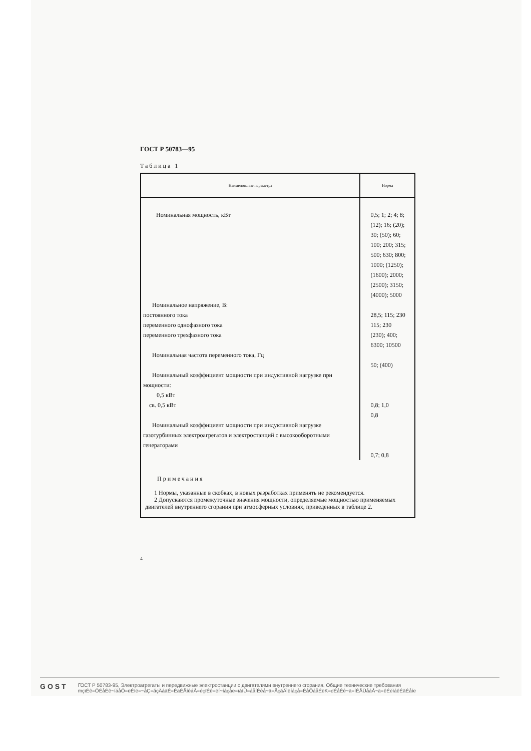ГОСТ Р 50783—95
Таблица 1
| Наименование параметра | Норма |
| --- | --- |
| Номинальная мощность, кВт | 0,5; 1; 2; 4; 8; (12); 16; (20); 30; (50); 60; 100; 200; 315; 500; 630; 800; 1000; (1250); (1600); 2000; (2500); 3150; (4000); 5000 |
| Номинальное напряжение, В: постоянного тока переменного однофазного тока переменного трехфазного тока | 28,5; 115; 230 115; 230 (230); 400; 6300; 10500 |
| Номинальная частота переменного тока, Гц | 50; (400) |
| Номинальный коэффициент мощности при индуктивной нагрузке при мощности: 0,5 кВт св. 0,5 кВт | 0,8; 1,0 0,8 |
| Номинальный коэффициент мощности при индуктивной нагрузке газотурбинных электроагрегатов и электростанций с высокооборотными генераторами | 0,7; 0,8 |
| Примечания 1 Нормы, указанные в скобках, в новых разработках применять не рекомендуется. 2 Допускаются промежуточные значения мощности, определяемые мощностью применяемых двигателей внутреннего сгорания при атмосферных условиях, приведенных в таблице 2. | |
4
GOST
ГОСТ Р 50783-95, Электроагрегаты и передвижные электростанции с двигателями внутреннего сгорания. Общие технические требования
mçïÉê=ÖÉåÉê~íáåÖ=ëÉíë=~åÇ=ãçÄáäÉ=ÉäÉÅíêáÅ=éçïÉê=ëí~íáçåë=ïáíÜ=áåíÉêå~ä=ÅçãÄìëíáçå=ÉåÖáåÉëK=dÉåÉê~ä=íÉÅÜåáÅ~ä=êÉèìáêÉãÉåíë